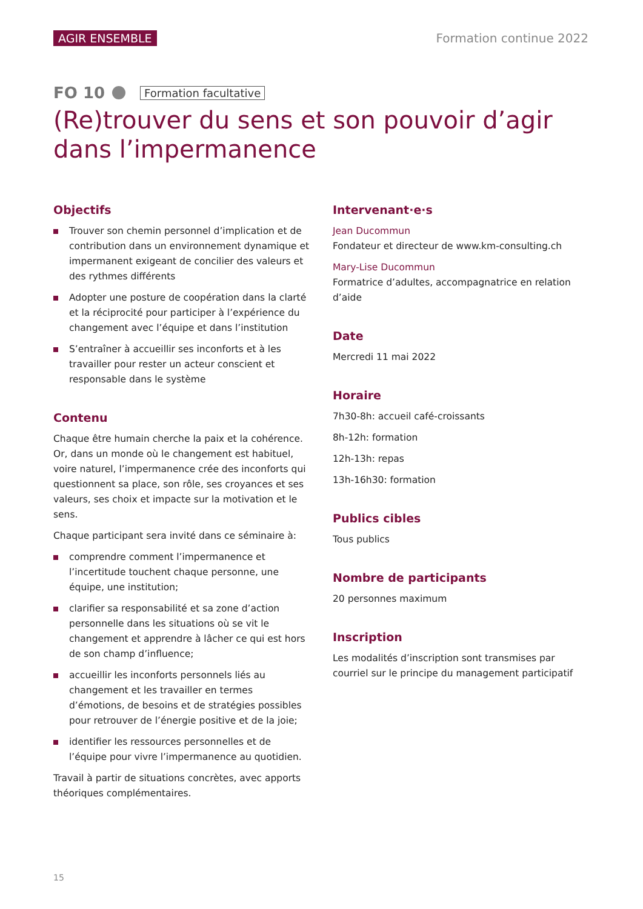AGIR ENSEMBLE Formation continue 2022
FO 10 Formation facultative
(Re)trouver du sens et son pouvoir d’agir dans l’impermanence
Objectifs
Trouver son chemin personnel d’implication et de contribution dans un environnement dynamique et impermanent exigeant de concilier des valeurs et des rythmes différents
Adopter une posture de coopération dans la clarté et la réciprocité pour participer à l’expérience du changement avec l’équipe et dans l’institution
S’entraîner à accueillir ses inconforts et à les travailler pour rester un acteur conscient et responsable dans le système
Contenu
Chaque être humain cherche la paix et la cohérence. Or, dans un monde où le changement est habituel, voire naturel, l’impermanence crée des inconforts qui questionnent sa place, son rôle, ses croyances et ses valeurs, ses choix et impacte sur la motivation et le sens.
Chaque participant sera invité dans ce séminaire à:
comprendre comment l’impermanence et l’incertitude touchent chaque personne, une équipe, une institution;
clarifier sa responsabilité et sa zone d’action personnelle dans les situations où se vit le changement et apprendre à lâcher ce qui est hors de son champ d’influence;
accueillir les inconforts personnels liés au changement et les travailler en termes d’émotions, de besoins et de stratégies possibles pour retrouver de l’énergie positive et de la joie;
identifier les ressources personnelles et de l’équipe pour vivre l’impermanence au quotidien.
Travail à partir de situations concrètes, avec apports théoriques complémentaires.
Intervenant·e·s
Jean Ducommun
Fondateur et directeur de www.km-consulting.ch
Mary-Lise Ducommun
Formatrice d’adultes, accompagnatrice en relation d’aide
Date
Mercredi 11 mai 2022
Horaire
7h30-8h: accueil café-croissants
8h-12h: formation
12h-13h: repas
13h-16h30: formation
Publics cibles
Tous publics
Nombre de participants
20 personnes maximum
Inscription
Les modalités d’inscription sont transmises par courriel sur le principe du management participatif
15